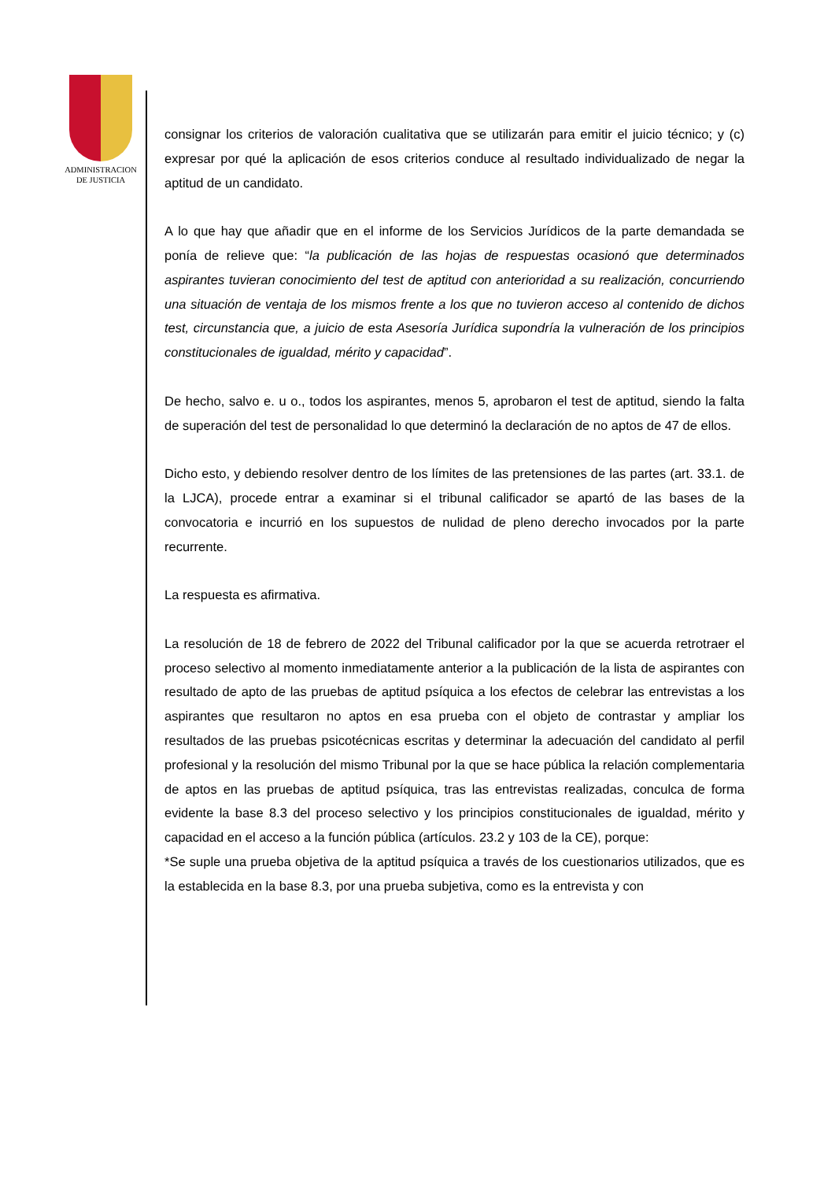ADMINISTRACION
DE JUSTICIA
consignar los criterios de valoración cualitativa que se utilizarán para emitir el juicio técnico; y (c) expresar por qué la aplicación de esos criterios conduce al resultado individualizado de negar la aptitud de un candidato.
A lo que hay que añadir que en el informe de los Servicios Jurídicos de la parte demandada se ponía de relieve que: “la publicación de las hojas de respuestas ocasionó que determinados aspirantes tuvieran conocimiento del test de aptitud con anterioridad a su realización, concurriendo una situación de ventaja de los mismos frente a los que no tuvieron acceso al contenido de dichos test, circunstancia que, a juicio de esta Asesoría Jurídica supondría la vulneración de los principios constitucionales de igualdad, mérito y capacidad”.
De hecho, salvo e. u o., todos los aspirantes, menos 5, aprobaron el test de aptitud, siendo la falta de superación del test de personalidad lo que determinó la declaración de no aptos de 47 de ellos.
Dicho esto, y debiendo resolver dentro de los límites de las pretensiones de las partes (art. 33.1. de la LJCA), procede entrar a examinar si el tribunal calificador se apartó de las bases de la convocatoria e incurrió en los supuestos de nulidad de pleno derecho invocados por la parte recurrente.
La respuesta es afirmativa.
La resolución de 18 de febrero de 2022 del Tribunal calificador por la que se acuerda retrotraer el proceso selectivo al momento inmediatamente anterior a la publicación de la lista de aspirantes con resultado de apto de las pruebas de aptitud psíquica a los efectos de celebrar las entrevistas a los aspirantes que resultaron no aptos en esa prueba con el objeto de contrastar y ampliar los resultados de las pruebas psicotécnicas escritas y determinar la adecuación del candidato al perfil profesional y la resolución del mismo Tribunal por la que se hace pública la relación complementaria de aptos en las pruebas de aptitud psíquica, tras las entrevistas realizadas, conculca de forma evidente la base 8.3 del proceso selectivo y los principios constitucionales de igualdad, mérito y capacidad en el acceso a la función pública (artículos. 23.2 y 103 de la CE), porque:
*Se suple una prueba objetiva de la aptitud psíquica a través de los cuestionarios utilizados, que es la establecida en la base 8.3, por una prueba subjetiva, como es la entrevista y con